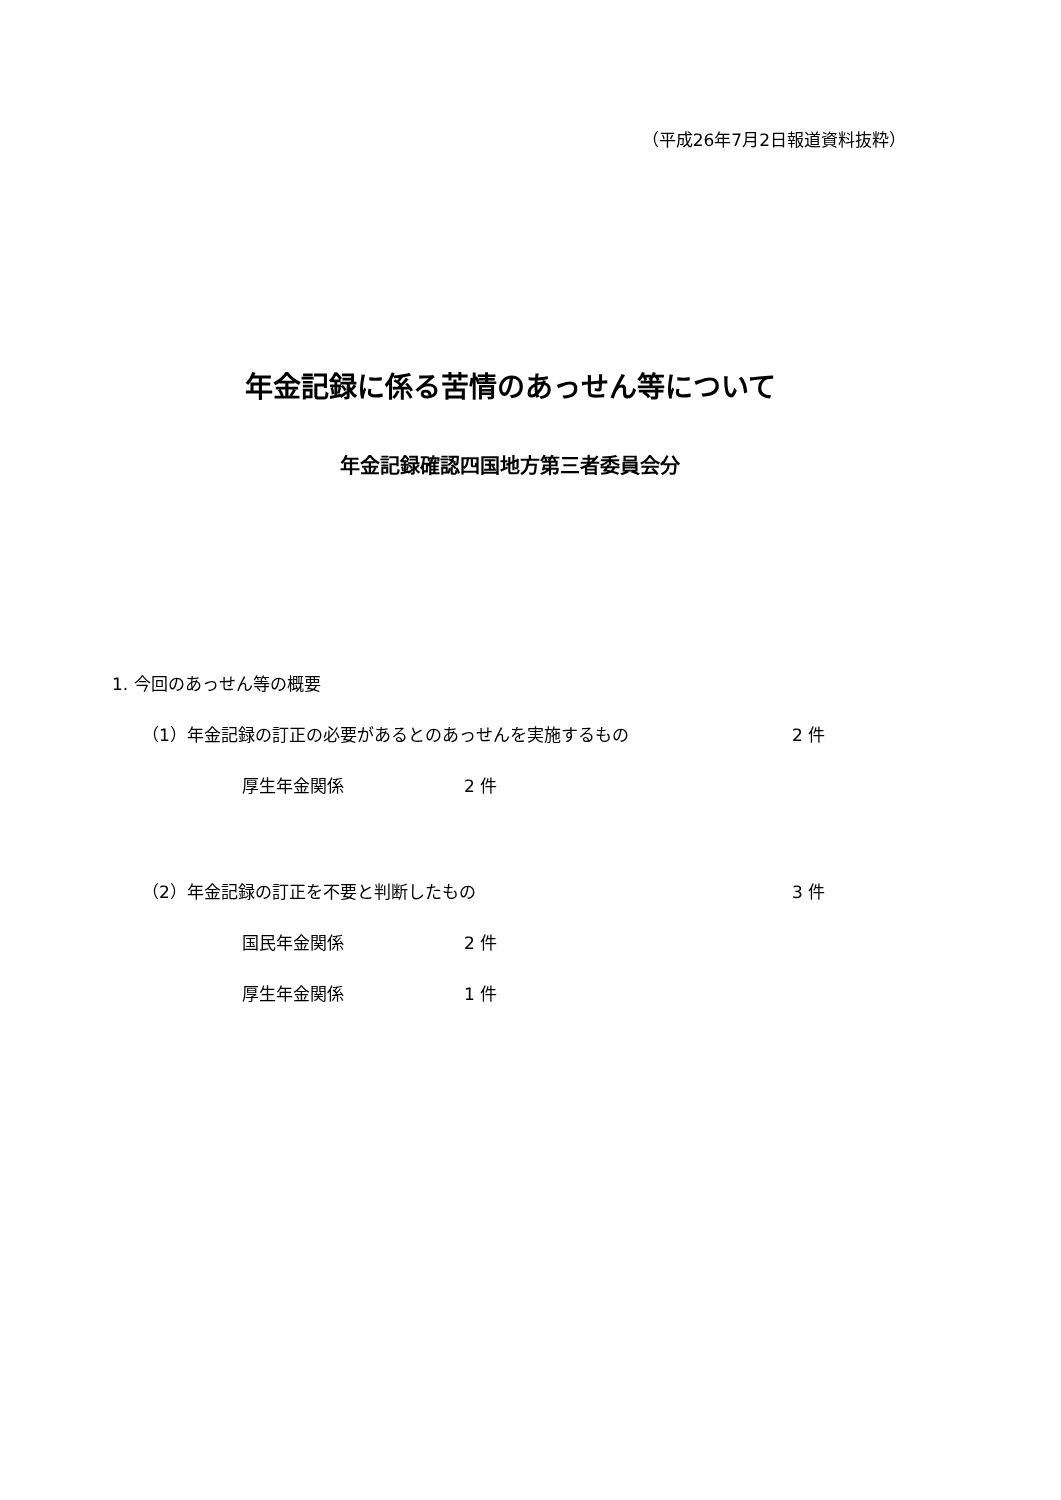（平成26年7月2日報道資料抜粋）
年金記録に係る苦情のあっせん等について
年金記録確認四国地方第三者委員会分
1. 今回のあっせん等の概要
（1）年金記録の訂正の必要があるとのあっせんを実施するもの 2 件
厚生年金関係 2 件
（2）年金記録の訂正を不要と判断したもの 3 件
国民年金関係 2 件
厚生年金関係 1 件